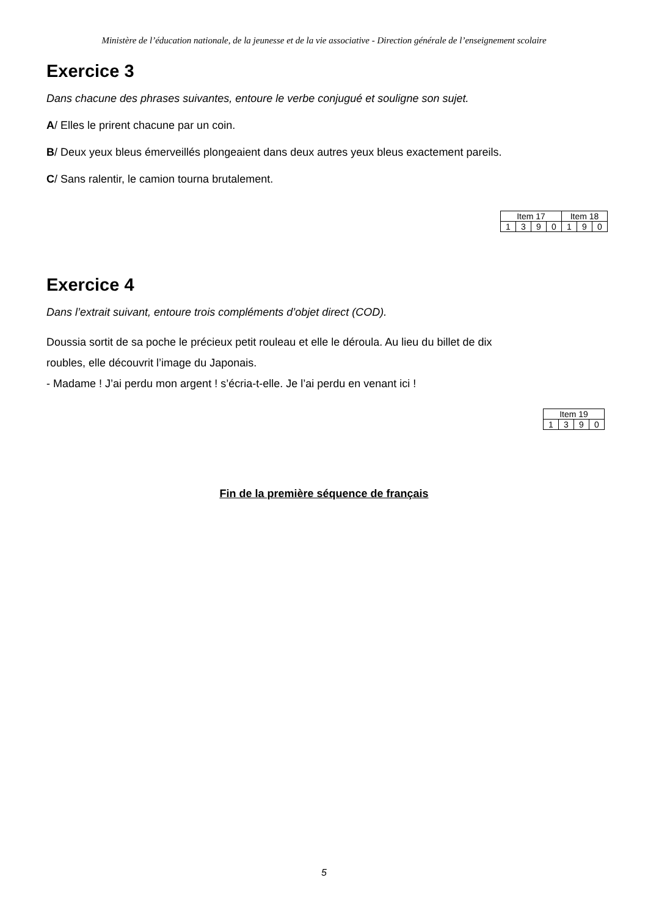Ministère de l’éducation nationale, de la jeunesse et de la vie associative - Direction générale de l’enseignement scolaire
Exercice 3
Dans chacune des phrases suivantes, entoure le verbe conjugué et souligne son sujet.
A/ Elles le prirent chacune par un coin.
B/ Deux yeux bleus émerveillés plongeaient dans deux autres yeux bleus exactement pareils.
C/ Sans ralentir, le camion tourna brutalement.
| Item 17 | | | | Item 18 | | |
| 1 | 3 | 9 | 0 | 1 | 9 | 0 |
Exercice 4
Dans l’extrait suivant, entoure trois compléments d’objet direct (COD).
Doussia sortit de sa poche le précieux petit rouleau et elle le déroula. Au lieu du billet de dix
roubles, elle découvrit l’image du Japonais.
- Madame ! J’ai perdu mon argent ! s’écria-t-elle. Je l’ai perdu en venant ici !
| Item 19 | | | |
| 1 | 3 | 9 | 0 |
Fin de la première séquence de français
5